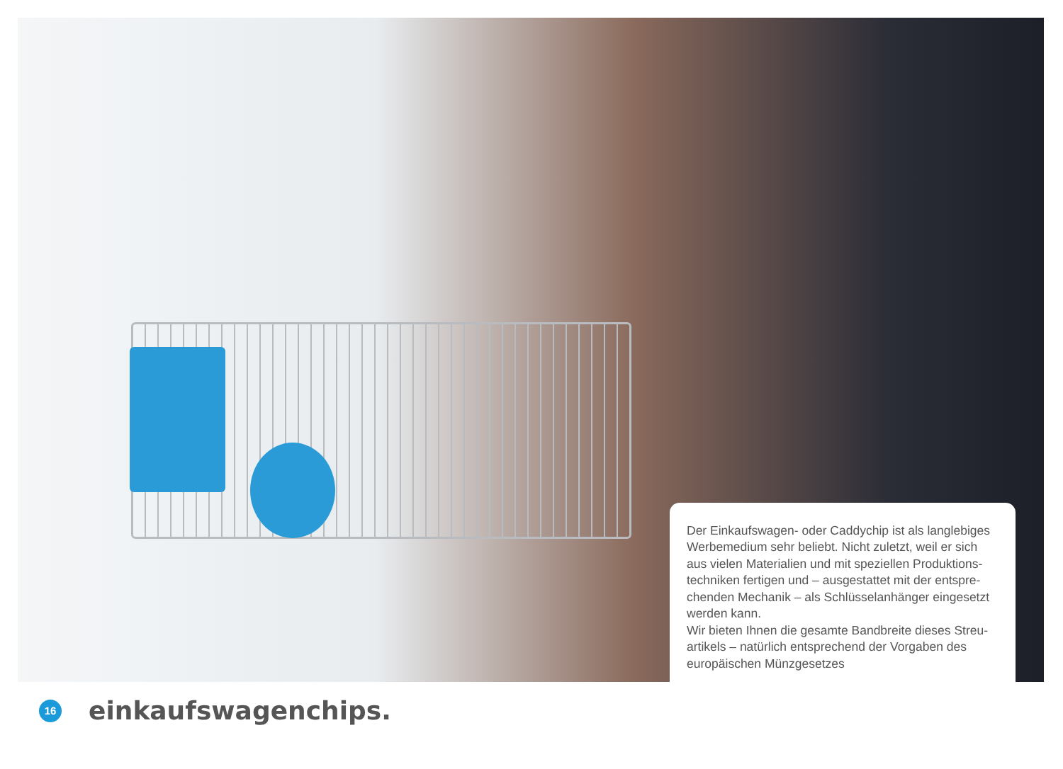Der Einkaufswagen- oder Caddychip ist als langlebiges Werbemedium sehr beliebt. Nicht zuletzt, weil er sich aus vielen Materialien und mit speziellen Produktions-techniken fertigen und – ausgestattet mit der entspre-chenden Mechanik – als Schlüsselanhänger eingesetzt werden kann.
Wir bieten Ihnen die gesamte Bandbreite dieses Streu-artikels – natürlich entsprechend der Vorgaben des europäischen Münzgesetzes
16
einkaufswagenchips.